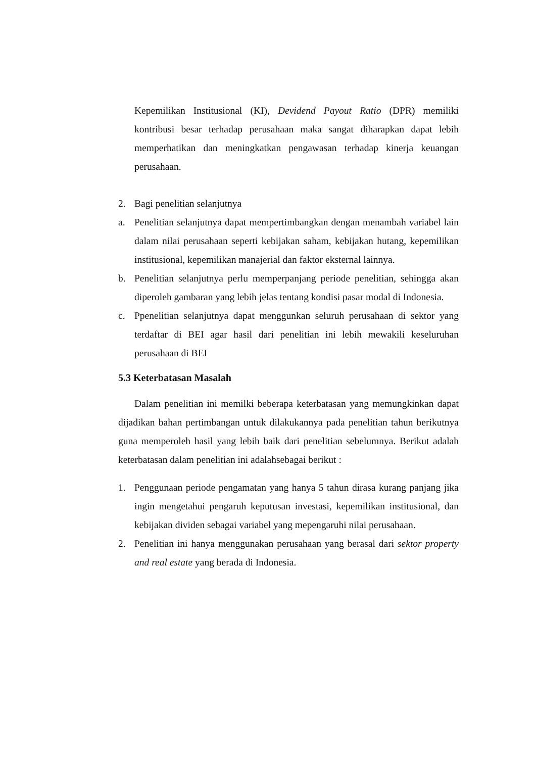Kepemilikan Institusional (KI), Devidend Payout Ratio (DPR) memiliki kontribusi besar terhadap perusahaan maka sangat diharapkan dapat lebih memperhatikan dan meningkatkan pengawasan terhadap kinerja keuangan perusahaan.
2. Bagi penelitian selanjutnya
a. Penelitian selanjutnya dapat mempertimbangkan dengan menambah variabel lain dalam nilai perusahaan seperti kebijakan saham, kebijakan hutang, kepemilikan institusional, kepemilikan manajerial dan faktor eksternal lainnya.
b. Penelitian selanjutnya perlu memperpanjang periode penelitian, sehingga akan diperoleh gambaran yang lebih jelas tentang kondisi pasar modal di Indonesia.
c. Ppenelitian selanjutnya dapat menggunkan seluruh perusahaan di sektor yang terdaftar di BEI agar hasil dari penelitian ini lebih mewakili keseluruhan perusahaan di BEI
5.3 Keterbatasan Masalah
Dalam penelitian ini memilki beberapa keterbatasan yang memungkinkan dapat dijadikan bahan pertimbangan untuk dilakukannya pada penelitian tahun berikutnya guna memperoleh hasil yang lebih baik dari penelitian sebelumnya. Berikut adalah keterbatasan dalam penelitian ini adalahsebagai berikut :
1. Penggunaan periode pengamatan yang hanya 5 tahun dirasa kurang panjang jika ingin mengetahui pengaruh keputusan investasi, kepemilikan institusional, dan kebijakan dividen sebagai variabel yang mepengaruhi nilai perusahaan.
2. Penelitian ini hanya menggunakan perusahaan yang berasal dari sektor property and real estate yang berada di Indonesia.